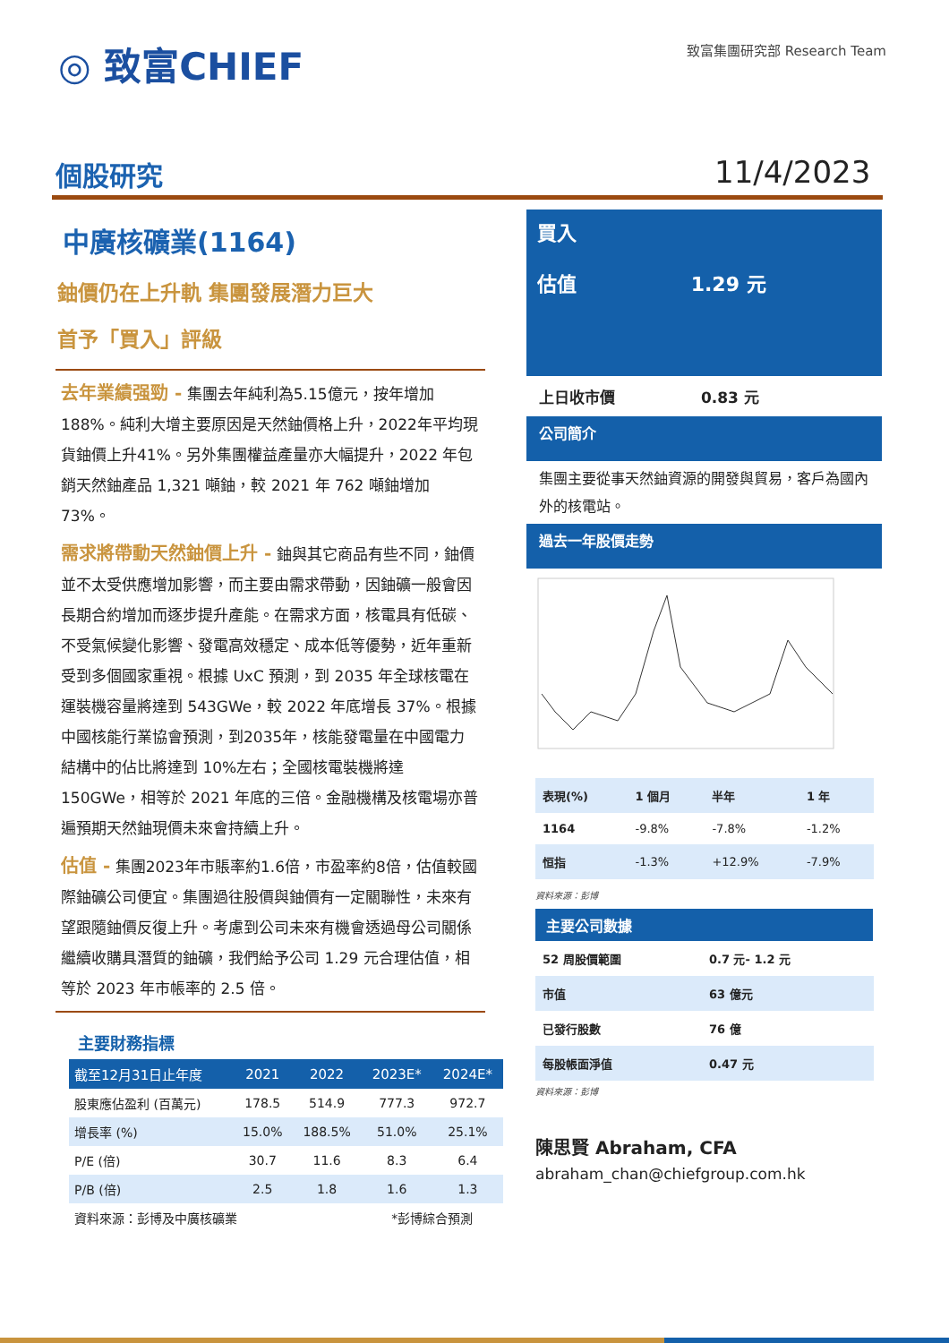◎ 致富CHIEF 致富集團研究部 Research Team
個股研究 11/4/2023
中廣核礦業(1164)
鈾價仍在上升軌 集團發展潛力巨大
首予「買入」評級
去年業績强勁 - 集團去年純利為5.15億元，按年增加 188%。純利大增主要原因是天然鈾價格上升，2022年平均現貨鈾價上升41%。另外集團權益產量亦大幅提升，2022 年包銷天然鈾產品 1,321 噸鈾，較 2021 年 762 噸鈾增加 73%。
需求將帶動天然鈾價上升 - 鈾與其它商品有些不同，鈾價並不太受供應增加影響，而主要由需求帶動，因鈾礦一般會因長期合約增加而逐步提升產能。在需求方面，核電具有低碳、不受氣候變化影響、發電高效穩定、成本低等優勢，近年重新受到多個國家重視。根據 UxC 預測，到 2035 年全球核電在運裝機容量將達到 543GWe，較 2022 年底增長 37%。根據中國核能行業協會預測，到2035年，核能發電量在中國電力結構中的佔比將達到 10%左右；全國核電裝機將達 150GWe，相等於 2021 年底的三倍。金融機構及核電場亦普遍預期天然鈾現價未來會持續上升。
估值 - 集團2023年市賬率約1.6倍，市盈率約8倍，估值較國際鈾礦公司便宜。集團過往股價與鈾價有一定關聯性，未來有望跟隨鈾價反復上升。考慮到公司未來有機會透過母公司關係繼續收購具潛質的鈾礦，我們給予公司 1.29 元合理估值，相等於 2023 年市帳率的 2.5 倍。
主要財務指標
| 截至12月31日止年度 | 2021 | 2022 | 2023E* | 2024E* |
| --- | --- | --- | --- | --- |
| 股東應佔盈利 (百萬元) | 178.5 | 514.9 | 777.3 | 972.7 |
| 增長率 (%) | 15.0% | 188.5% | 51.0% | 25.1% |
| P/E (倍) | 30.7 | 11.6 | 8.3 | 6.4 |
| P/B (倍) | 2.5 | 1.8 | 1.6 | 1.3 |
| 資料來源：彭博及中廣核礦業 | | | *彭博綜合預測 | |
買入
估值 1.29 元
上日收市價 0.83 元
公司簡介
集團主要從事天然鈾資源的開發與貿易，客戶為國內外的核電站。
過去一年股價走勢
| 表現(%) | 1 個月 | 半年 | 1 年 |
| 1164 | -9.8% | -7.8% | -1.2% |
| 恒指 | -1.3% | +12.9% | -7.9% |
資料來源：彭博
主要公司數據
| 52 周股價範圍 | 0.7 元- 1.2 元 |
| 市值 | 63 億元 |
| 已發行股數 | 76 億 |
| 每股帳面淨值 | 0.47 元 |
資料來源：彭博
陳思賢 Abraham, CFA
abraham_chan@chiefgroup.com.hk